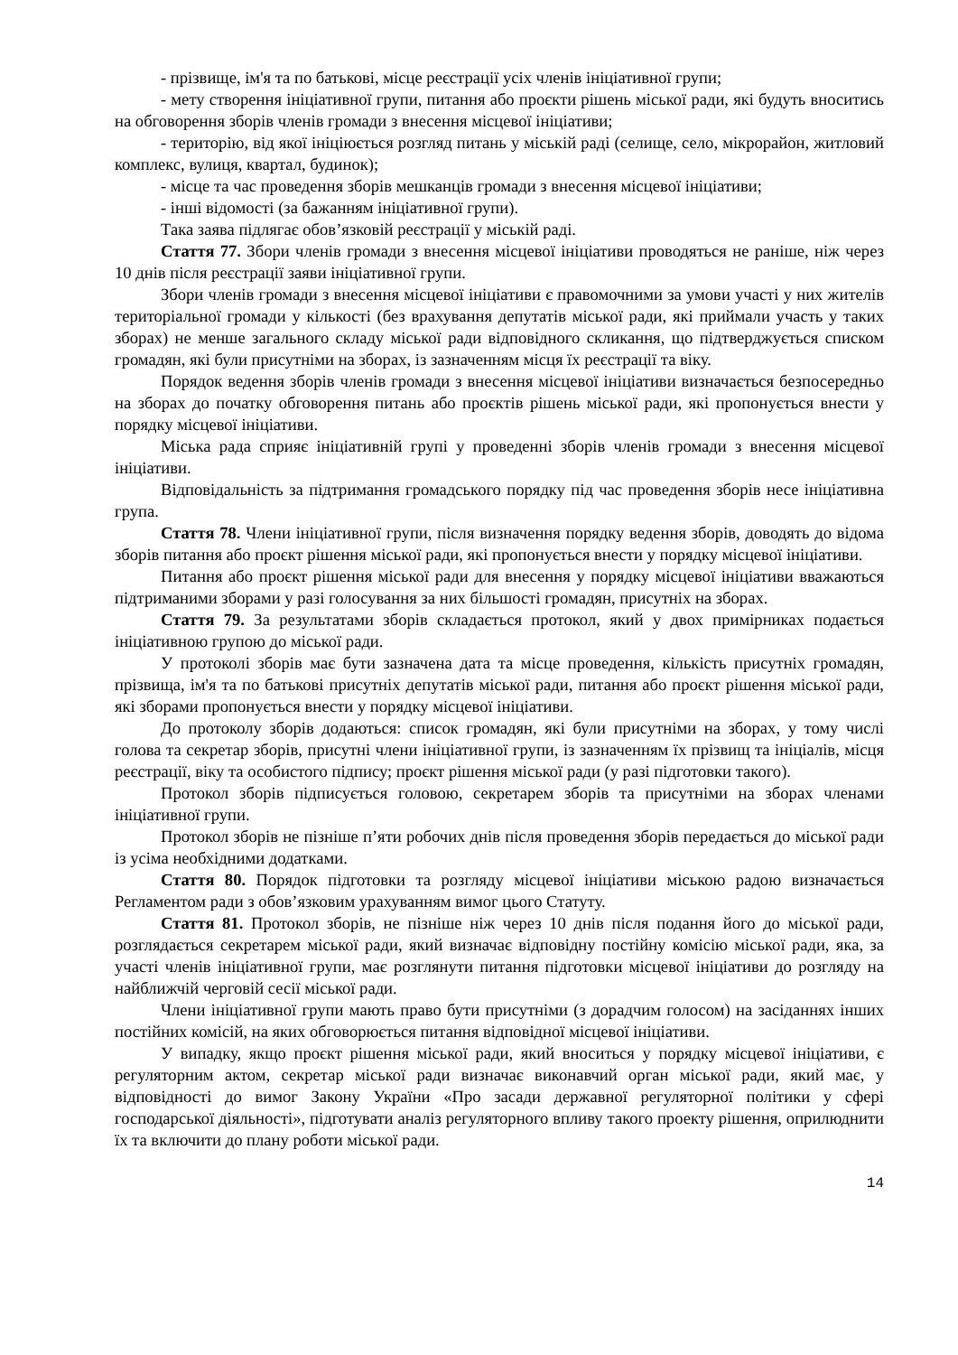- прізвище, ім'я та по батькові, місце реєстрації усіх членів ініціативної групи;
- мету створення ініціативної групи, питання або проєкти рішень міської ради, які будуть вноситись на обговорення зборів членів громади з внесення місцевої ініціативи;
- територію, від якої ініціюється розгляд питань у міській раді (селище, село, мікрорайон, житловий комплекс, вулиця, квартал, будинок);
- місце та час проведення зборів мешканців громади з внесення місцевої ініціативи;
- інші відомості (за бажанням ініціативної групи).
Така заява підлягає обов’язковій реєстрації у міській раді.
Стаття 77. Збори членів громади з внесення місцевої ініціативи проводяться не раніше, ніж через 10 днів після реєстрації заяви ініціативної групи.
Збори членів громади з внесення місцевої ініціативи є правомочними за умови участі у них жителів територіальної громади у кількості (без врахування депутатів міської ради, які приймали участь у таких зборах) не менше загального складу міської ради відповідного скликання, що підтверджується списком громадян, які були присутніми на зборах, із зазначенням місця їх реєстрації та віку.
Порядок ведення зборів членів громади з внесення місцевої ініціативи визначається безпосередньо на зборах до початку обговорення питань або проєктів рішень міської ради, які пропонується внести у порядку місцевої ініціативи.
Міська рада сприяє ініціативній групі у проведенні зборів членів громади з внесення місцевої ініціативи.
Відповідальність за підтримання громадського порядку під час проведення зборів несе ініціативна група.
Стаття 78. Члени ініціативної групи, після визначення порядку ведення зборів, доводять до відома зборів питання або проєкт рішення міської ради, які пропонується внести у порядку місцевої ініціативи.
Питання або проєкт рішення міської ради для внесення у порядку місцевої ініціативи вважаються підтриманими зборами у разі голосування за них більшості громадян, присутніх на зборах.
Стаття 79. За результатами зборів складається протокол, який у двох примірниках подається ініціативною групою до міської ради.
У протоколі зборів має бути зазначена дата та місце проведення, кількість присутніх громадян, прізвища, ім'я та по батькові присутніх депутатів міської ради, питання або проєкт рішення міської ради, які зборами пропонується внести у порядку місцевої ініціативи.
До протоколу зборів додаються: список громадян, які були присутніми на зборах, у тому числі голова та секретар зборів, присутні члени ініціативної групи, із зазначенням їх прізвищ та ініціалів, місця реєстрації, віку та особистого підпису; проєкт рішення міської ради (у разі підготовки такого).
Протокол зборів підписується головою, секретарем зборів та присутніми на зборах членами ініціативної групи.
Протокол зборів не пізніше п’яти робочих днів після проведення зборів передається до міської ради із усіма необхідними додатками.
Стаття 80. Порядок підготовки та розгляду місцевої ініціативи міською радою визначається Регламентом ради з обов’язковим урахуванням вимог цього Статуту.
Стаття 81. Протокол зборів, не пізніше ніж через 10 днів після подання його до міської ради, розглядається секретарем міської ради, який визначає відповідну постійну комісію міської ради, яка, за участі членів ініціативної групи, має розглянути питання підготовки місцевої ініціативи до розгляду на найближчій черговій сесії міської ради.
Члени ініціативної групи мають право бути присутніми (з дорадчим голосом) на засіданнях інших постійних комісій, на яких обговорюється питання відповідної місцевої ініціативи.
У випадку, якщо проєкт рішення міської ради, який вноситься у порядку місцевої ініціативи, є регуляторним актом, секретар міської ради визначає виконавчий орган міської ради, який має, у відповідності до вимог Закону України «Про засади державної регуляторної політики у сфері господарської діяльності», підготувати аналіз регуляторного впливу такого проекту рішення, оприлюднити їх та включити до плану роботи міської ради.
14